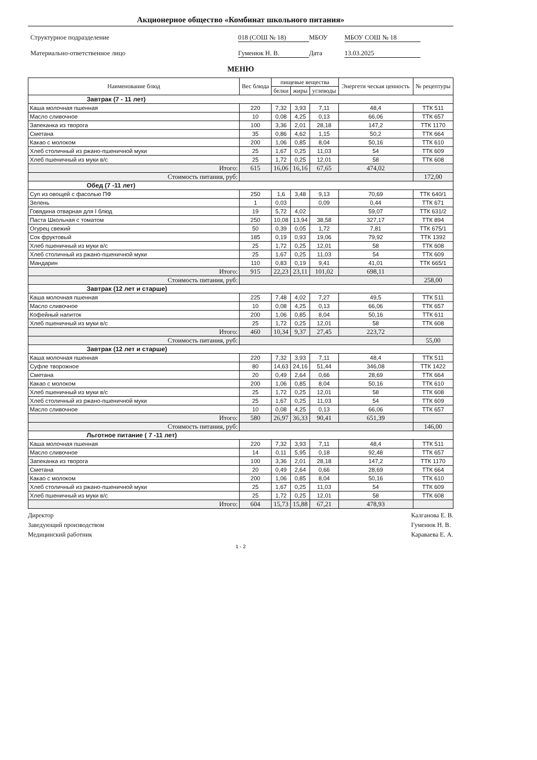Акционерное общество «Комбинат школьного питания»
Структурное подразделение
018 (СОШ № 18)
МБОУ
МБОУ СОШ № 18
Материально-ответственное лицо
Гуменюк Н. В.
Дата
13.03.2025
МЕНЮ
| Наименование блюд | Вес блюда | пищевые вещества | | | Энергети ческая ценность | № рецептуры |
| --- | --- | --- | --- | --- | --- | --- |
| | | белки | жиры | углеводы | | |
| Завтрак (7 - 11 лет) | | | | | | |
| Каша молочная пшенная | 220 | 7,32 | 3,93 | 7,11 | 48,4 | ТТК 511 |
| Масло сливочное | 10 | 0,08 | 4,25 | 0,13 | 66,06 | ТТК 657 |
| Запеканка из творога | 100 | 3,36 | 2,01 | 28,18 | 147,2 | ТТК 1170 |
| Сметана | 35 | 0,86 | 4,62 | 1,15 | 50,2 | ТТК 664 |
| Какао с молоком | 200 | 1,06 | 0,85 | 8,04 | 50,16 | ТТК 610 |
| Хлеб столичный из ржано-пшеничной муки | 25 | 1,67 | 0,25 | 11,03 | 54 | ТТК 609 |
| Хлеб пшеничный из муки в/с | 25 | 1,72 | 0,25 | 12,01 | 58 | ТТК 608 |
| Итого: | 615 | 16,06 | 16,16 | 67,65 | 474,02 | |
| Стоимость питания, руб: | | | | | | 172,00 |
| Обед (7 -11 лет) | | | | | | |
| Суп из овощей с фасолью ПФ | 250 | 1,6 | 3,48 | 9,13 | 70,69 | ТТК 640/1 |
| Зелень | 1 | 0,03 | | 0,09 | 0,44 | ТТК 671 |
| Говядина отварная для I блюд | 19 | 5,72 | 4,02 | | 59,07 | ТТК 631/2 |
| Паста Школьная с томатом | 250 | 10,08 | 13,94 | 38,58 | 327,17 | ТТК 894 |
| Огурец свежий | 50 | 0,39 | 0,05 | 1,72 | 7,81 | ТТК 675/1 |
| Сок фруктовый | 185 | 0,19 | 0,93 | 19,06 | 79,92 | ТТК 1392 |
| Хлеб пшеничный из муки в/с | 25 | 1,72 | 0,25 | 12,01 | 58 | ТТК 608 |
| Хлеб столичный из ржано-пшеничной муки | 25 | 1,67 | 0,25 | 11,03 | 54 | ТТК 609 |
| Мандарин | 110 | 0,83 | 0,19 | 9,41 | 41,01 | ТТК 665/1 |
| Итого: | 915 | 22,23 | 23,11 | 101,02 | 698,11 | |
| Стоимость питания, руб: | | | | | | 258,00 |
| Завтрак (12 лет и старше) | | | | | | |
| Каша молочная пшенная | 225 | 7,48 | 4,02 | 7,27 | 49,5 | ТТК 511 |
| Масло сливочное | 10 | 0,08 | 4,25 | 0,13 | 66,06 | ТТК 657 |
| Кофейный напиток | 200 | 1,06 | 0,85 | 8,04 | 50,16 | ТТК 611 |
| Хлеб пшеничный из муки в/с | 25 | 1,72 | 0,25 | 12,01 | 58 | ТТК 608 |
| Итого: | 460 | 10,34 | 9,37 | 27,45 | 223,72 | |
| Стоимость питания, руб: | | | | | | 55,00 |
| Завтрак (12 лет и старше) | | | | | | |
| Каша молочная пшенная | 220 | 7,32 | 3,93 | 7,11 | 48,4 | ТТК 511 |
| Суфле творожное | 80 | 14,63 | 24,16 | 51,44 | 346,08 | ТТК 1422 |
| Сметана | 20 | 0,49 | 2,64 | 0,66 | 28,69 | ТТК 664 |
| Какао с молоком | 200 | 1,06 | 0,85 | 8,04 | 50,16 | ТТК 610 |
| Хлеб пшеничный из муки в/с | 25 | 1,72 | 0,25 | 12,01 | 58 | ТТК 608 |
| Хлеб столичный из ржано-пшеничной муки | 25 | 1,67 | 0,25 | 11,03 | 54 | ТТК 609 |
| Масло сливочное | 10 | 0,08 | 4,25 | 0,13 | 66,06 | ТТК 657 |
| Итого: | 580 | 26,97 | 36,33 | 90,41 | 651,39 | |
| Стоимость питания, руб: | | | | | | 146,00 |
| Льготное питание ( 7 -11 лет) | | | | | | |
| Каша молочная пшенная | 220 | 7,32 | 3,93 | 7,11 | 48,4 | ТТК 511 |
| Масло сливочное | 14 | 0,11 | 5,95 | 0,18 | 92,48 | ТТК 657 |
| Запеканка из творога | 100 | 3,36 | 2,01 | 28,18 | 147,2 | ТТК 1170 |
| Сметана | 20 | 0,49 | 2,64 | 0,66 | 28,69 | ТТК 664 |
| Какао с молоком | 200 | 1,06 | 0,85 | 8,04 | 50,16 | ТТК 610 |
| Хлеб столичный из ржано-пшеничной муки | 25 | 1,67 | 0,25 | 11,03 | 54 | ТТК 609 |
| Хлеб пшеничный из муки в/с | 25 | 1,72 | 0,25 | 12,01 | 58 | ТТК 608 |
| Итого: | 604 | 15,73 | 15,88 | 67,21 | 478,93 | |
Директор
Калганова Е. В.
Заведующий производством
Гуменюк Н. В.
Медицинский работник
Караваева Е. А.
1 - 2